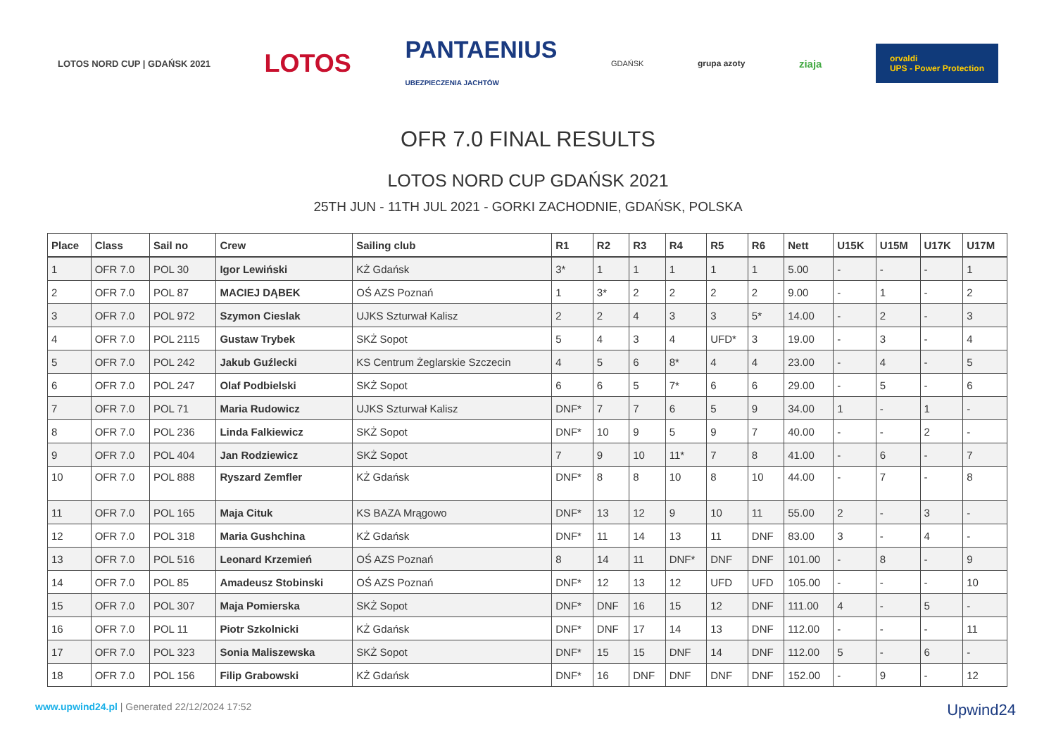LOTOS NORD CUP | GDAŃSK 2021 LOTOS PANTAENIUS
UBEZPIECZENIA JACHTÓW GDAŃSK grupa azoty ziaja orvaldi
UPS - Power Protection
OFR 7.0 FINAL RESULTS
LOTOS NORD CUP GDAŃSK 2021
25TH JUN - 11TH JUL 2021 - GORKI ZACHODNIE, GDAŃSK, POLSKA
| Place | Class | Sail no | Crew | Sailing club | R1 | R2 | R3 | R4 | R5 | R6 | Nett | U15K | U15M | U17K | U17M |
| --- | --- | --- | --- | --- | --- | --- | --- | --- | --- | --- | --- | --- | --- | --- | --- |
| 1 | OFR 7.0 | POL 30 | Igor Lewiński | KŻ Gdańsk | 3* | 1 | 1 | 1 | 1 | 1 | 5.00 | - | - | - | 1 |
| 2 | OFR 7.0 | POL 87 | MACIEJ DĄBEK | OŚ AZS Poznań | 1 | 3* | 2 | 2 | 2 | 2 | 9.00 | - | 1 | - | 2 |
| 3 | OFR 7.0 | POL 972 | Szymon Cieslak | UJKS Szturwał Kalisz | 2 | 2 | 4 | 3 | 3 | 5* | 14.00 | - | 2 | - | 3 |
| 4 | OFR 7.0 | POL 2115 | Gustaw Trybek | SKŻ Sopot | 5 | 4 | 3 | 4 | UFD* | 3 | 19.00 | - | 3 | - | 4 |
| 5 | OFR 7.0 | POL 242 | Jakub Guźlecki | KS Centrum Żeglarskie Szczecin | 4 | 5 | 6 | 8* | 4 | 4 | 23.00 | - | 4 | - | 5 |
| 6 | OFR 7.0 | POL 247 | Olaf Podbielski | SKŻ Sopot | 6 | 6 | 5 | 7* | 6 | 6 | 29.00 | - | 5 | - | 6 |
| 7 | OFR 7.0 | POL 71 | Maria Rudowicz | UJKS Szturwał Kalisz | DNF* | 7 | 7 | 6 | 5 | 9 | 34.00 | 1 | - | 1 | - |
| 8 | OFR 7.0 | POL 236 | Linda Falkiewicz | SKŻ Sopot | DNF* | 10 | 9 | 5 | 9 | 7 | 40.00 | - | - | 2 | - |
| 9 | OFR 7.0 | POL 404 | Jan Rodziewicz | SKŻ Sopot | 7 | 9 | 10 | 11* | 7 | 8 | 41.00 | - | 6 | - | 7 |
| 10 | OFR 7.0 | POL 888 | Ryszard Zemfler | KŻ Gdańsk | DNF* | 8 | 8 | 10 | 8 | 10 | 44.00 | - | 7 | - | 8 |
| 11 | OFR 7.0 | POL 165 | Maja Cituk | KS BAZA Mrągowo | DNF* | 13 | 12 | 9 | 10 | 11 | 55.00 | 2 | - | 3 | - |
| 12 | OFR 7.0 | POL 318 | Maria Gushchina | KŻ Gdańsk | DNF* | 11 | 14 | 13 | 11 | DNF | 83.00 | 3 | - | 4 | - |
| 13 | OFR 7.0 | POL 516 | Leonard Krzemień | OŚ AZS Poznań | 8 | 14 | 11 | DNF* | DNF | DNF | 101.00 | - | 8 | - | 9 |
| 14 | OFR 7.0 | POL 85 | Amadeusz Stobinski | OŚ AZS Poznań | DNF* | 12 | 13 | 12 | UFD | UFD | 105.00 | - | - | - | 10 |
| 15 | OFR 7.0 | POL 307 | Maja Pomierska | SKŻ Sopot | DNF* | DNF | 16 | 15 | 12 | DNF | 111.00 | 4 | - | 5 | - |
| 16 | OFR 7.0 | POL 11 | Piotr Szkolnicki | KŻ Gdańsk | DNF* | DNF | 17 | 14 | 13 | DNF | 112.00 | - | - | - | 11 |
| 17 | OFR 7.0 | POL 323 | Sonia Maliszewska | SKŻ Sopot | DNF* | 15 | 15 | DNF | 14 | DNF | 112.00 | 5 | - | 6 | - |
| 18 | OFR 7.0 | POL 156 | Filip Grabowski | KŻ Gdańsk | DNF* | 16 | DNF | DNF | DNF | DNF | 152.00 | - | 9 | - | 12 |
www.upwind24.pl | Generated 22/12/2024 17:52 Upwind24